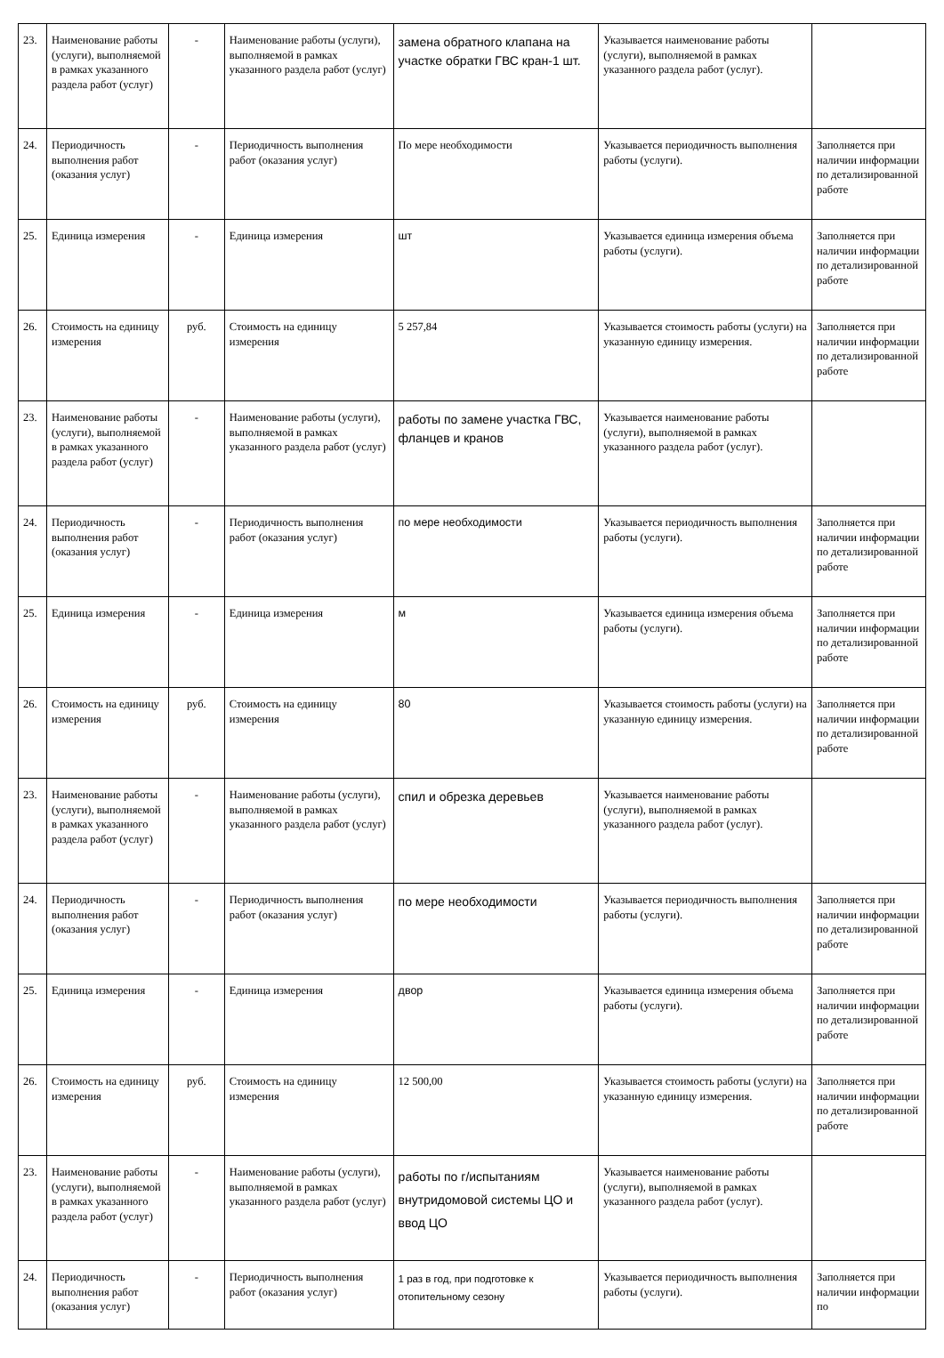| 23. | Наименование работы (услуги), выполняемой в рамках указанного раздела работ (услуг) | - | Наименование работы (услуги), выполняемой в рамках указанного раздела работ (услуг) | замена обратного клапана на участке обратки ГВС кран-1 шт. | Указывается наименование работы (услуги), выполняемой в рамках указанного раздела работ (услуг). | |
| 24. | Периодичность выполнения работ (оказания услуг) | - | Периодичность выполнения работ (оказания услуг) | По мере необходимости | Указывается периодичность выполнения работы (услуги). | Заполняется при наличии информации по детализированной работе |
| 25. | Единица измерения | - | Единица измерения | шт | Указывается единица измерения объема работы (услуги). | Заполняется при наличии информации по детализированной работе |
| 26. | Стоимость на единицу измерения | руб. | Стоимость на единицу измерения | 5 257,84 | Указывается стоимость работы (услуги) на указанную единицу измерения. | Заполняется при наличии информации по детализированной работе |
| 23. | Наименование работы (услуги), выполняемой в рамках указанного раздела работ (услуг) | - | Наименование работы (услуги), выполняемой в рамках указанного раздела работ (услуг) | работы по замене участка ГВС, фланцев и кранов | Указывается наименование работы (услуги), выполняемой в рамках указанного раздела работ (услуг). | |
| 24. | Периодичность выполнения работ (оказания услуг) | - | Периодичность выполнения работ (оказания услуг) | по мере необходимости | Указывается периодичность выполнения работы (услуги). | Заполняется при наличии информации по детализированной работе |
| 25. | Единица измерения | - | Единица измерения | м | Указывается единица измерения объема работы (услуги). | Заполняется при наличии информации по детализированной работе |
| 26. | Стоимость на единицу измерения | руб. | Стоимость на единицу измерения | 80 | Указывается стоимость работы (услуги) на указанную единицу измерения. | Заполняется при наличии информации по детализированной работе |
| 23. | Наименование работы (услуги), выполняемой в рамках указанного раздела работ (услуг) | - | Наименование работы (услуги), выполняемой в рамках указанного раздела работ (услуг) | спил и обрезка деревьев | Указывается наименование работы (услуги), выполняемой в рамках указанного раздела работ (услуг). | |
| 24. | Периодичность выполнения работ (оказания услуг) | - | Периодичность выполнения работ (оказания услуг) | по мере необходимости | Указывается периодичность выполнения работы (услуги). | Заполняется при наличии информации по детализированной работе |
| 25. | Единица измерения | - | Единица измерения | двор | Указывается единица измерения объема работы (услуги). | Заполняется при наличии информации по детализированной работе |
| 26. | Стоимость на единицу измерения | руб. | Стоимость на единицу измерения | 12 500,00 | Указывается стоимость работы (услуги) на указанную единицу измерения. | Заполняется при наличии информации по детализированной работе |
| 23. | Наименование работы (услуги), выполняемой в рамках указанного раздела работ (услуг) | - | Наименование работы (услуги), выполняемой в рамках указанного раздела работ (услуг) | работы по г/испытаниям внутридомовой системы ЦО и ввод ЦО | Указывается наименование работы (услуги), выполняемой в рамках указанного раздела работ (услуг). | |
| 24. | Периодичность выполнения работ (оказания услуг) | - | Периодичность выполнения работ (оказания услуг) | 1 раз в год, при подготовке к отопительному сезону | Указывается периодичность выполнения работы (услуги). | Заполняется при наличии информации по |